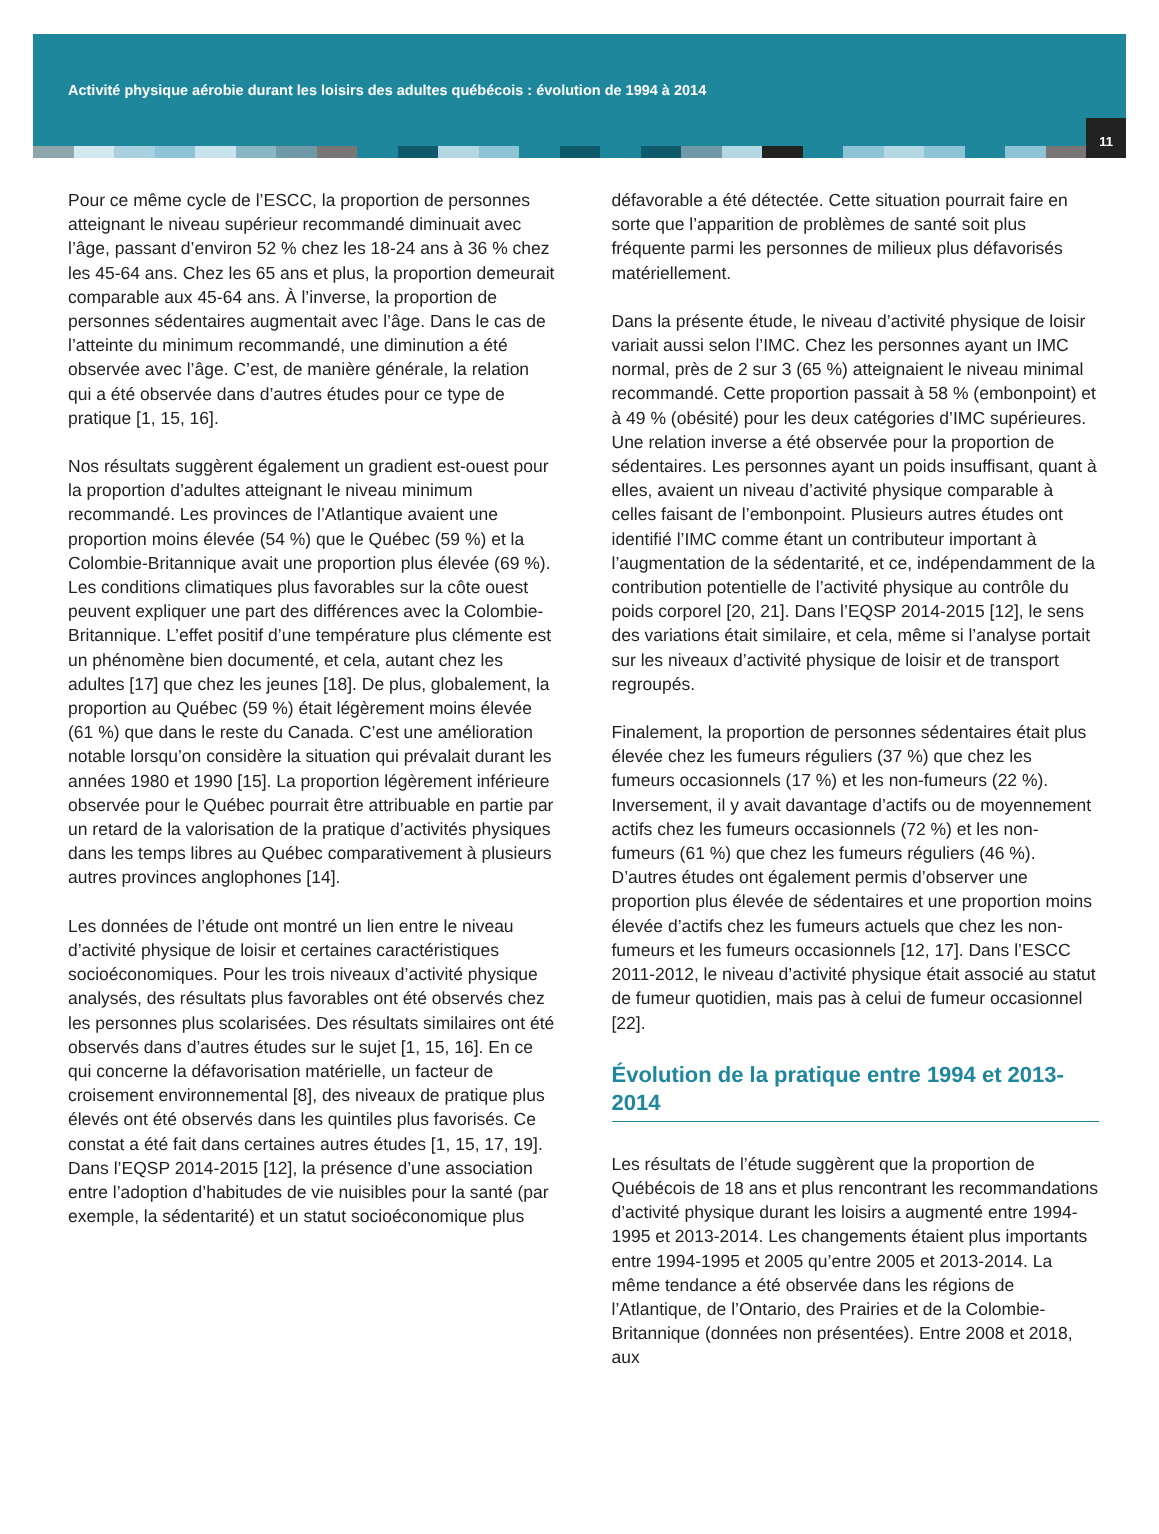Activité physique aérobie durant les loisirs des adultes québécois : évolution de 1994 à 2014
11
Pour ce même cycle de l’ESCC, la proportion de personnes atteignant le niveau supérieur recommandé diminuait avec l’âge, passant d’environ 52 % chez les 18-24 ans à 36 % chez les 45-64 ans. Chez les 65 ans et plus, la proportion demeurait comparable aux 45-64 ans. À l’inverse, la proportion de personnes sédentaires augmentait avec l’âge. Dans le cas de l’atteinte du minimum recommandé, une diminution a été observée avec l’âge. C’est, de manière générale, la relation qui a été observée dans d’autres études pour ce type de pratique [1, 15, 16].
Nos résultats suggèrent également un gradient est-ouest pour la proportion d’adultes atteignant le niveau minimum recommandé. Les provinces de l’Atlantique avaient une proportion moins élevée (54 %) que le Québec (59 %) et la Colombie-Britannique avait une proportion plus élevée (69 %). Les conditions climatiques plus favorables sur la côte ouest peuvent expliquer une part des différences avec la Colombie-Britannique. L’effet positif d’une température plus clémente est un phénomène bien documenté, et cela, autant chez les adultes [17] que chez les jeunes [18]. De plus, globalement, la proportion au Québec (59 %) était légèrement moins élevée (61 %) que dans le reste du Canada. C’est une amélioration notable lorsqu’on considère la situation qui prévalait durant les années 1980 et 1990 [15]. La proportion légèrement inférieure observée pour le Québec pourrait être attribuable en partie par un retard de la valorisation de la pratique d’activités physiques dans les temps libres au Québec comparativement à plusieurs autres provinces anglophones [14].
Les données de l’étude ont montré un lien entre le niveau d’activité physique de loisir et certaines caractéristiques socioéconomiques. Pour les trois niveaux d’activité physique analysés, des résultats plus favorables ont été observés chez les personnes plus scolarisées. Des résultats similaires ont été observés dans d’autres études sur le sujet [1, 15, 16]. En ce qui concerne la défavorisation matérielle, un facteur de croisement environnemental [8], des niveaux de pratique plus élevés ont été observés dans les quintiles plus favorisés. Ce constat a été fait dans certaines autres études [1, 15, 17, 19]. Dans l’EQSP 2014-2015 [12], la présence d’une association entre l’adoption d’habitudes de vie nuisibles pour la santé (par exemple, la sédentarité) et un statut socioéconomique plus
défavorable a été détectée. Cette situation pourrait faire en sorte que l’apparition de problèmes de santé soit plus fréquente parmi les personnes de milieux plus défavorisés matériellement.
Dans la présente étude, le niveau d’activité physique de loisir variait aussi selon l’IMC. Chez les personnes ayant un IMC normal, près de 2 sur 3 (65 %) atteignaient le niveau minimal recommandé. Cette proportion passait à 58 % (embonpoint) et à 49 % (obésité) pour les deux catégories d’IMC supérieures. Une relation inverse a été observée pour la proportion de sédentaires. Les personnes ayant un poids insuffisant, quant à elles, avaient un niveau d’activité physique comparable à celles faisant de l’embonpoint. Plusieurs autres études ont identifié l’IMC comme étant un contributeur important à l’augmentation de la sédentarité, et ce, indépendamment de la contribution potentielle de l’activité physique au contrôle du poids corporel [20, 21]. Dans l’EQSP 2014-2015 [12], le sens des variations était similaire, et cela, même si l’analyse portait sur les niveaux d’activité physique de loisir et de transport regroupés.
Finalement, la proportion de personnes sédentaires était plus élevée chez les fumeurs réguliers (37 %) que chez les fumeurs occasionnels (17 %) et les non-fumeurs (22 %). Inversement, il y avait davantage d’actifs ou de moyennement actifs chez les fumeurs occasionnels (72 %) et les non-fumeurs (61 %) que chez les fumeurs réguliers (46 %). D’autres études ont également permis d’observer une proportion plus élevée de sédentaires et une proportion moins élevée d’actifs chez les fumeurs actuels que chez les non-fumeurs et les fumeurs occasionnels [12, 17]. Dans l’ESCC 2011-2012, le niveau d’activité physique était associé au statut de fumeur quotidien, mais pas à celui de fumeur occasionnel [22].
Évolution de la pratique entre 1994 et 2013-2014
Les résultats de l’étude suggèrent que la proportion de Québécois de 18 ans et plus rencontrant les recommandations d’activité physique durant les loisirs a augmenté entre 1994-1995 et 2013-2014. Les changements étaient plus importants entre 1994-1995 et 2005 qu’entre 2005 et 2013-2014. La même tendance a été observée dans les régions de l’Atlantique, de l’Ontario, des Prairies et de la Colombie-Britannique (données non présentées). Entre 2008 et 2018, aux